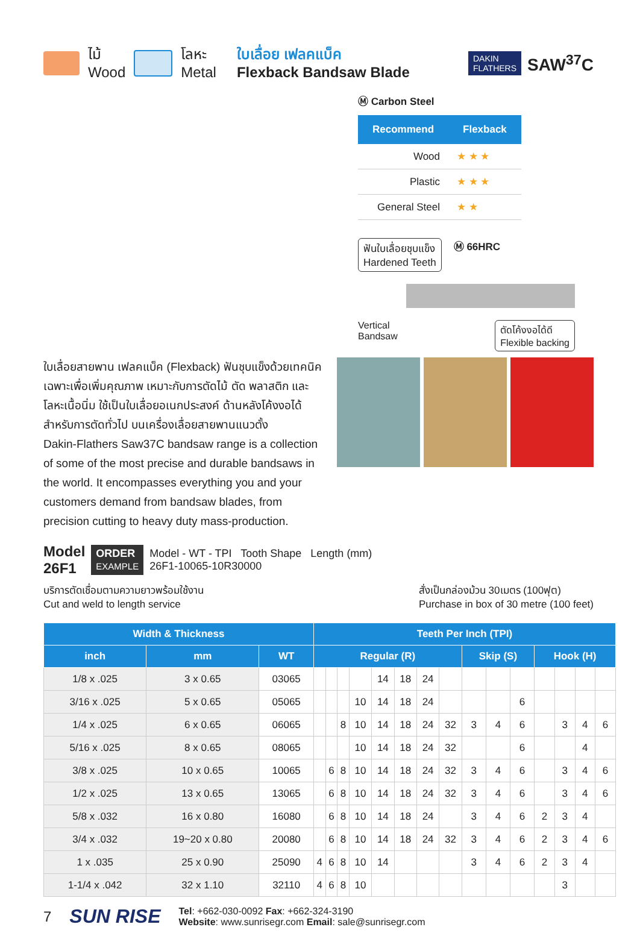ไม้
Wood
โลหะ
Metal
ใบเลื่อย เฟลคแบ็ค
Flexback Bandsaw Blade
DAKIN
FLATHERS
SAW<sup>37</sup>C
Ⓜ Carbon Steel
| Recommend | Flexback |
| --- | --- |
| Wood | ★ ★ ★ |
| Plastic | ★ ★ ★ |
| General Steel | ★ ★ |
ฟันใบเลื่อยชุบแข็ง
Hardened Teeth
Ⓜ 66HRC
Vertical
Bandsaw
ตัดโค้งงอได้ดี
Flexible backing
ใบเลื่อยสายพาน เฟลคแบ็ค (Flexback) ฟันชุบแข็งด้วยเทคนิคเฉพาะเพื่อเพิ่มคุณภาพ เหมาะกับการตัดไม้ ตัด พลาสติก และ โลหะเนื้อนิ่ม ใช้เป็นใบเลื่อยอเนกประสงค์ ด้านหลังโค้งงอได้สำหรับการตัดทั่วไป บนเครื่องเลื่อยสายพานแนวตั้ง
Dakin-Flathers Saw37C bandsaw range is a collection of some of the most precise and durable bandsaws in the world. It encompasses everything you and your customers demand from bandsaw blades, from precision cutting to heavy duty mass-production.
Model
26F1
ORDER
EXAMPLE
Model - WT - TPI Tooth Shape Length (mm)
26F1-10065-10R30000
บริการตัดเชื่อมตามความยาวพร้อมใช้งาน
Cut and weld to length service
สั่งเป็นกล่องม้วน 30เมตร (100ฟุต)
Purchase in box of 30 metre (100 feet)
| Width & Thickness | | | Teeth Per Inch (TPI) | | | | | | | | | | | | | | |
| --- | --- | --- | --- | --- | --- | --- | --- | --- | --- | --- | --- | --- | --- | --- | --- | --- | --- |
| inch | mm | WT | Regular (R) | | | | | | | | Skip (S) | | | Hook (H) | | | |
| 1/8 x .025 | 3 x 0.65 | 03065 | | | | | 14 | 18 | 24 | | | | | | | | |
| 3/16 x .025 | 5 x 0.65 | 05065 | | | | 10 | 14 | 18 | 24 | | | | 6 | | | | |
| 1/4 x .025 | 6 x 0.65 | 06065 | | | 8 | 10 | 14 | 18 | 24 | 32 | 3 | 4 | 6 | | 3 | 4 | 6 |
| 5/16 x .025 | 8 x 0.65 | 08065 | | | | 10 | 14 | 18 | 24 | 32 | | | 6 | | | 4 | |
| 3/8 x .025 | 10 x 0.65 | 10065 | | 6 | 8 | 10 | 14 | 18 | 24 | 32 | 3 | 4 | 6 | | 3 | 4 | 6 |
| 1/2 x .025 | 13 x 0.65 | 13065 | | 6 | 8 | 10 | 14 | 18 | 24 | 32 | 3 | 4 | 6 | | 3 | 4 | 6 |
| 5/8 x .032 | 16 x 0.80 | 16080 | | 6 | 8 | 10 | 14 | 18 | 24 | | 3 | 4 | 6 | 2 | 3 | 4 | |
| 3/4 x .032 | 19~20 x 0.80 | 20080 | | 6 | 8 | 10 | 14 | 18 | 24 | 32 | 3 | 4 | 6 | 2 | 3 | 4 | 6 |
| 1 x .035 | 25 x 0.90 | 25090 | 4 | 6 | 8 | 10 | 14 | | | | 3 | 4 | 6 | 2 | 3 | 4 | |
| 1-1/4 x .042 | 32 x 1.10 | 32110 | 4 | 6 | 8 | 10 | | | | | | | | | 3 | | |
7 SUN RISE
Tel: +662-030-0092 Fax: +662-324-3190
Website: www.sunrisegr.com Email: sale@sunrisegr.com